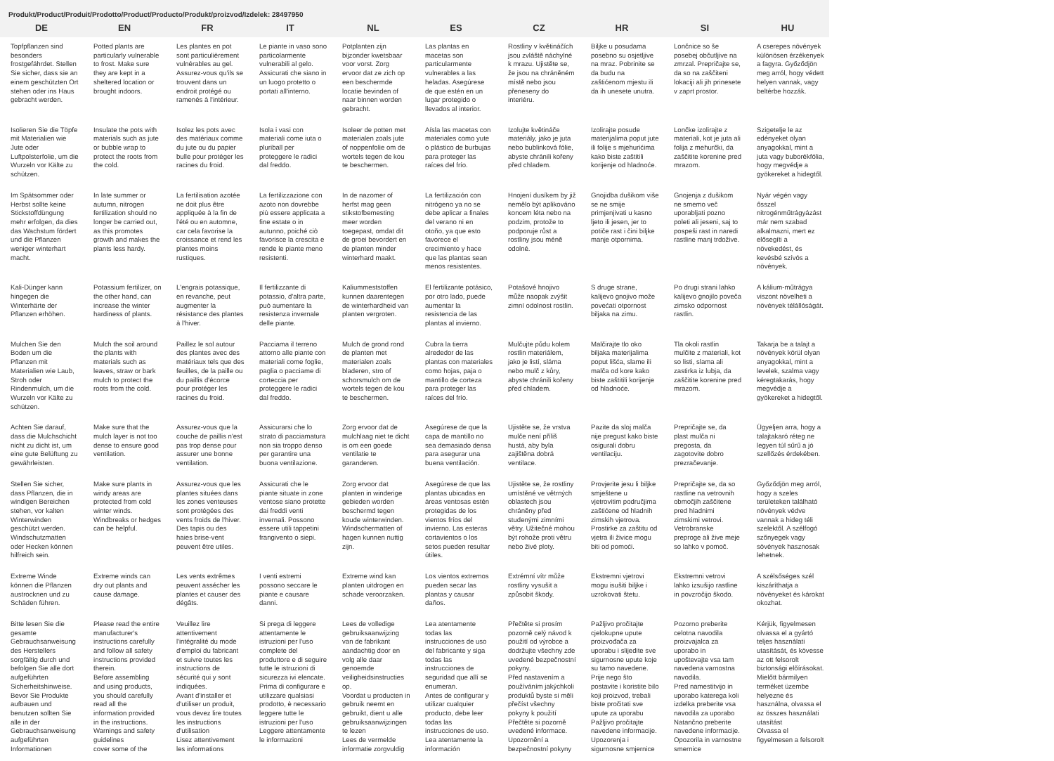Produkt/Product/Produit/Prodotto/Product/Producto/Produkt/proizvod/Izdelek: 28497950
| DE | EN | FR | IT | NL | ES | CZ | HR | SI | HU |
| --- | --- | --- | --- | --- | --- | --- | --- | --- | --- |
| Topfpflanzen sind besonders frostgefährdet. Stellen Sie sicher, dass sie an einem geschützten Ort stehen oder ins Haus gebracht werden. | Potted plants are particularly vulnerable to frost. Make sure they are kept in a sheltered location or brought indoors. | Les plantes en pot sont particulièrement vulnérables au gel. Assurez-vous qu'ils se trouvent dans un endroit protégé ou ramenés à l'intérieur. | Le piante in vaso sono particolarmente vulnerabili al gelo. Assicurati che siano in un luogo protetto o portati all'interno. | Potplanten zijn bijzonder kwetsbaar voor vorst. Zorg ervoor dat ze zich op een beschermde locatie bevinden of naar binnen worden gebracht. | Las plantas en macetas son particularmente vulnerables a las heladas. Asegúrese de que estén en un lugar protegido o llevados al interior. | Rostliny v květináčích jsou zvláště náchylné k mrazu. Ujistěte se, že jsou na chráněném místě nebo jsou přeneseny do interiéru. | Biljke u posudama posebno su osjetljive na mraz. Pobrinite se da budu na zaštićenom mjestu ili da ih unesete unutra. | Lončnice so še posebej občutljive na zmrzal. Prepričajte se, da so na zaščiteni lokaciji ali jih prinesete v zaprt prostor. | A cserepes növények különösen érzékenyek a fagyra. Győződjön meg arról, hogy védett helyen vannak, vagy beltérbe hozzák. |
| Isolieren Sie die Töpfe mit Materialien wie Jute oder Luftpolsterfolie, um die Wurzeln vor Kälte zu schützen. | Insulate the pots with materials such as jute or bubble wrap to protect the roots from the cold. | Isolez les pots avec des matériaux comme du jute ou du papier bulle pour protéger les racines du froid. | Isola i vasi con materiali come iuta o pluriball per proteggere le radici dal freddo. | Isoleer de potten met materialen zoals jute of noppenfolie om de wortels tegen de kou te beschermen. | Aísla las macetas con materiales como yute o plástico de burbujas para proteger las raíces del frío. | Izolujte květináče materiály, jako je juta nebo bublinková fólie, abyste chránili kořeny před chladem. | Izolirajte posude materijalima poput jute ili folije s mjehurićima kako biste zaštitili korijenje od hladnoće. | Lončke izolirajte z materiali, kot je juta ali folija z mehurčki, da zaščitite korenine pred mrazom. | Szigetelje le az edényeket olyan anyagokkal, mint a juta vagy buborékfólia, hogy megvédje a gyökereket a hidegtől. |
| Im Spätsommer oder Herbst sollte keine Stickstoffdüngung mehr erfolgen, da dies das Wachstum fördert und die Pflanzen weniger winterhart macht. | In late summer or autumn, nitrogen fertilization should no longer be carried out, as this promotes growth and makes the plants less hardy. | La fertilisation azotée ne doit plus être appliquée à la fin de l'été ou en automne, car cela favorise la croissance et rend les plantes moins rustiques. | La fertilizzazione con azoto non dovrebbe più essere applicata a fine estate o in autunno, poiché ciò favorisce la crescita e rende le piante meno resistenti. | In de nazomer of herfst mag geen stikstofbemesting meer worden toegepast, omdat dit de groei bevordert en de planten minder winterhard maakt. | La fertilización con nitrógeno ya no se debe aplicar a finales del verano ni en otoño, ya que esto favorece el crecimiento y hace que las plantas sean menos resistentes. | Hnojení dusíkem by již nemělo být aplikováno koncem léta nebo na podzim, protože to podporuje růst a rostliny jsou méně odolné. | Gnojidba dušikom više se ne smije primjenjivati u kasno ljeto ili jesen, jer to potiče rast i čini biljke manje otpornima. | Gnojenja z dušikom ne smemo več uporabljati pozno poleti ali jeseni, saj to pospeši rast in naredi rastline manj trdožive. | Nyár végén vagy ősszel nitrogénműtrágyázást már nem szabad alkalmazni, mert ez elősegíti a növekedést, és kevésbé szívós a növények. |
| Kali-Dünger kann hingegen die Winterhärte der Pflanzen erhöhen. | Potassium fertilizer, on the other hand, can increase the winter hardiness of plants. | L'engrais potassique, en revanche, peut augmenter la résistance des plantes à l'hiver. | Il fertilizzante di potassio, d'altra parte, può aumentare la resistenza invernale delle piante. | Kaliummeststoffen kunnen daarentegen de winterhardheid van planten vergroten. | El fertilizante potásico, por otro lado, puede aumentar la resistencia de las plantas al invierno. | Potašové hnojivo může naopak zvýšit zimní odolnost rostlin. | S druge strane, kalijevo gnojivo može povećati otpornost biljaka na zimu. | Po drugi strani lahko kalijevo gnojilo poveča zimsko odpornost rastlin. | A kálium-műtrágya viszont növelheti a növények télállóságát. |
| Mulchen Sie den Boden um die Pflanzen mit Materialien wie Laub, Stroh oder Rindenmulch, um die Wurzeln vor Kälte zu schützen. | Mulch the soil around the plants with materials such as leaves, straw or bark mulch to protect the roots from the cold. | Paillez le sol autour des plantes avec des matériaux tels que des feuilles, de la paille ou du paillis d'écorce pour protéger les racines du froid. | Pacciama il terreno attorno alle piante con materiali come foglie, paglia o pacciame di corteccia per proteggere le radici dal freddo. | Mulch de grond rond de planten met materialen zoals bladeren, stro of schorsmulch om de wortels tegen de kou te beschermen. | Cubra la tierra alrededor de las plantas con materiales como hojas, paja o mantillo de corteza para proteger las raíces del frío. | Mulčujte půdu kolem rostlin materiálem, jako je listí, sláma nebo mulč z kůry, abyste chránili kořeny před chladem. | Malčirajte tlo oko biljaka materijalima poput lišća, slame ili malča od kore kako biste zaštitili korijenje od hladnoće. | Tla okoli rastlin mulčite z materiali, kot so listi, slama ali zastirka iz lubja, da zaščitite korenine pred mrazom. | Takarja be a talajt a növények körül olyan anyagokkal, mint a levelek, szalma vagy kéregtakarás, hogy megvédje a gyökereket a hidegtől. |
| Achten Sie darauf, dass die Mulchschicht nicht zu dicht ist, um eine gute Belüftung zu gewährleisten. | Make sure that the mulch layer is not too dense to ensure good ventilation. | Assurez-vous que la couche de paillis n'est pas trop dense pour assurer une bonne ventilation. | Assicurarsi che lo strato di pacciamatura non sia troppo denso per garantire una buona ventilazione. | Zorg ervoor dat de mulchlaag niet te dicht is om een goede ventilatie te garanderen. | Asegúrese de que la capa de mantillo no sea demasiado densa para asegurar una buena ventilación. | Ujistěte se, že vrstva mulče není příliš hustá, aby byla zajištěna dobrá ventilace. | Pazite da sloj malča nije pregust kako biste osigurali dobru ventilaciju. | Prepričajte se, da plast mulča ni pregosta, da zagotovite dobro prezračevanje. | Ügyeljen arra, hogy a talajtakaró réteg ne legyen túl sűrű a jó szellőzés érdekében. |
| Stellen Sie sicher, dass Pflanzen, die in windigen Bereichen stehen, vor kalten Winterwinden geschützt werden. Windschutzmatten oder Hecken können hilfreich sein. | Make sure plants in windy areas are protected from cold winter winds. Windbreaks or hedges can be helpful. | Assurez-vous que les plantes situées dans les zones venteuses sont protégées des vents froids de l'hiver. Des tapis ou des haies brise-vent peuvent être utiles. | Assicurati che le piante situate in zone ventose siano protette dai freddi venti invernali. Possono essere utili tappetini frangivento o siepi. | Zorg ervoor dat planten in winderige gebieden worden beschermd tegen koude winterwinden. Windschermatten of hagen kunnen nuttig zijn. | Asegúrese de que las plantas ubicadas en áreas ventosas estén protegidas de los vientos fríos del invierno. Las esteras cortavientos o los setos pueden resultar útiles. | Ujistěte se, že rostliny umístěné ve větrných oblastech jsou chráněny před studenými zimními větry. Užitečné mohou být rohože proti větru nebo živé ploty. | Provjerite jesu li biljke smještene u vjetrovitim područjima zaštićene od hladnih zimskih vjetrova. Prostirke za zaštitu od vjetra ili živice mogu biti od pomoći. | Prepričajte se, da so rastline na vetrovnih območjih zaščitene pred hladnimi zimskimi vetrovi. Vetrobranske preproge ali žive meje so lahko v pomoč. | Győződjön meg arról, hogy a szeles területeken található növények védve vannak a hideg téli szelektől. A szélfogó szőnyegek vagy sövények hasznosak lehetnek. |
| Extreme Winde können die Pflanzen austrocknen und zu Schäden führen. | Extreme winds can dry out plants and cause damage. | Les vents extrêmes peuvent assécher les plantes et causer des dégâts. | I venti estremi possono seccare le piante e causare danni. | Extreme wind kan planten uitdrogen en schade veroorzaken. | Los vientos extremos pueden secar las plantas y causar daños. | Extrémní vítr může rostliny vysušit a způsobit škody. | Ekstremni vjetrovi mogu isušiti biljke i uzrokovati štetu. | Ekstremni vetrovi lahko izsušijo rastline in povzročijo škodo. | A szélsőséges szél kiszáríthatja a növényeket és károkat okozhat. |
| Bitte lesen Sie die gesamte Gebrauchsanweisung des Herstellers sorgfältig durch und befolgen Sie alle dort aufgeführten Sicherheitshinweise. Bevor Sie Produkte aufbauen und benutzen sollten Sie alle in der Gebrauchsanweisung aufgeführten Informationen | Please read the entire manufacturer's instructions carefully and follow all safety instructions provided therein. Before assembling and using products, you should carefully read all the information provided in the instructions. Warnings and safety guidelines cover some of the | Veuillez lire attentivement l'intégralité du mode d'emploi du fabricant et suivre toutes les instructions de sécurité qui y sont indiquées. Avant d'installer et d'utiliser un produit, vous devez lire toutes les instructions d'utilisation Lisez attentivement les informations | Si prega di leggere attentamente le istruzioni per l'uso complete del produttore e di seguire tutte le istruzioni di sicurezza ivi elencate. Prima di configurare e utilizzare qualsiasi prodotto, è necessario leggere tutte le istruzioni per l'uso Leggere attentamente le informazioni | Lees de volledige gebruiksaanwijzing van de fabrikant aandachtig door en volg alle daar genoemde veiligheidsinstructies op. Voordat u producten in gebruik neemt en gebruikt, dient u alle gebruiksaanwijzingen te lezen Lees de vermelde informatie zorgvuldig | Lea atentamente todas las instrucciones de uso del fabricante y siga todas las instrucciones de seguridad que allí se enumeran. Antes de configurar y utilizar cualquier producto, debe leer todas las instrucciones de uso. Lea atentamente la información | Přečtěte si prosím pozorně celý návod k použití od výrobce a dodržujte všechny zde uvedené bezpečnostní pokyny. Před nastavením a používáním jakýchkoli produktů byste si měli přečíst všechny pokyny k použití Přečtěte si pozorně uvedené informace. Upozornění a bezpečnostní pokyny | Pažljivo pročitajte cjelokupne upute proizvođača za uporabu i slijedite sve sigurnosne upute koje su tamo navedene. Prije nego što postavite i koristite bilo koji proizvod, trebali biste pročitati sve upute za uporabu Pažljivo pročitajte navedene informacije. Upozorenja i sigurnosne smjernice | Pozorno preberite celotna navodila proizvajalca za uporabo in upoštevajte vsa tam navedena varnostna navodila. Pred namestitvijo in uporabo katerega koli izdelka preberite vsa navodila za uporabo Natančno preberite navedene informacije. Opozorila in varnostne smernice | Kérjük, figyelmesen olvassa el a gyártó teljes használati utasítását, és kövesse az ott felsorolt biztonsági előírásokat. Mielőtt bármilyen terméket üzembe helyezne és használna, olvassa el az összes használati utasítást Olvassa el figyelmesen a felsorolt |